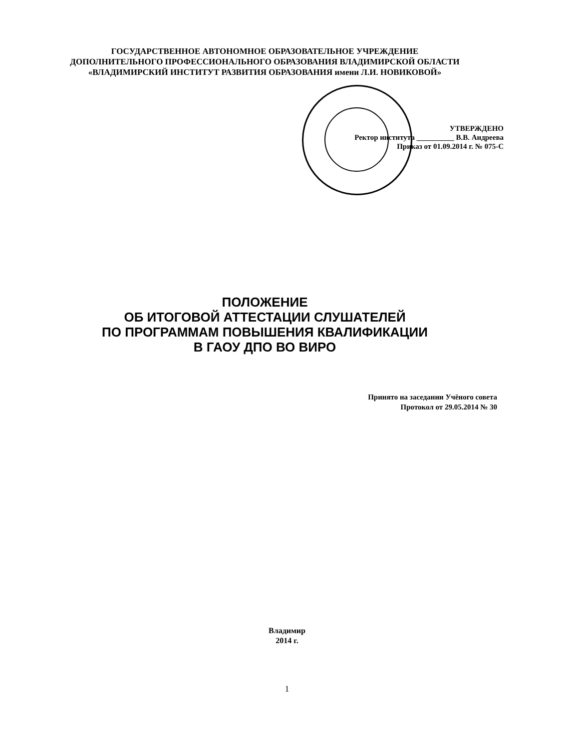ГОСУДАРСТВЕННОЕ АВТОНОМНОЕ ОБРАЗОВАТЕЛЬНОЕ УЧРЕЖДЕНИЕ
ДОПОЛНИТЕЛЬНОГО ПРОФЕССИОНАЛЬНОГО ОБРАЗОВАНИЯ ВЛАДИМИРСКОЙ ОБЛАСТИ
«ВЛАДИМИРСКИЙ ИНСТИТУТ РАЗВИТИЯ ОБРАЗОВАНИЯ имени Л.И. НОВИКОВОЙ»
УТВЕРЖДЕНО
Ректор института __________ В.В. Андреева
Приказ от 01.09.2014 г. № 075-С
ПОЛОЖЕНИЕ
ОБ ИТОГОВОЙ АТТЕСТАЦИИ СЛУШАТЕЛЕЙ
ПО ПРОГРАММАМ ПОВЫШЕНИЯ КВАЛИФИКАЦИИ
В ГАОУ ДПО ВО ВИРО
Принято на заседании Учёного совета
Протокол от 29.05.2014 № 30
Владимир
2014 г.
1